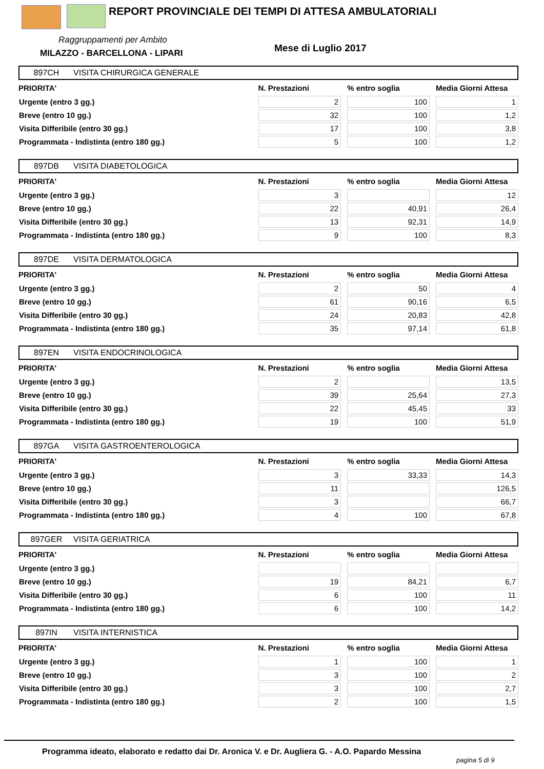REPORT PROVINCIALE DEI TEMPI DI ATTESA AMBULATORIALI
Raggruppamenti per Ambito
MILAZZO - BARCELLONA - LIPARI Mese di Luglio 2017
897CH VISITA CHIRURGICA GENERALE
| PRIORITA' | N. Prestazioni | % entro soglia | Media Giorni Attesa |
| --- | --- | --- | --- |
| Urgente (entro 3 gg.) | 2 | 100 | 1 |
| Breve (entro 10 gg.) | 32 | 100 | 1,2 |
| Visita Differibile (entro 30 gg.) | 17 | 100 | 3,8 |
| Programmata - Indistinta (entro 180 gg.) | 5 | 100 | 1,2 |
897DB VISITA DIABETOLOGICA
| PRIORITA' | N. Prestazioni | % entro soglia | Media Giorni Attesa |
| --- | --- | --- | --- |
| Urgente (entro 3 gg.) | 3 | | 12 |
| Breve (entro 10 gg.) | 22 | 40,91 | 26,4 |
| Visita Differibile (entro 30 gg.) | 13 | 92,31 | 14,9 |
| Programmata - Indistinta (entro 180 gg.) | 9 | 100 | 8,3 |
897DE VISITA DERMATOLOGICA
| PRIORITA' | N. Prestazioni | % entro soglia | Media Giorni Attesa |
| --- | --- | --- | --- |
| Urgente (entro 3 gg.) | 2 | 50 | 4 |
| Breve (entro 10 gg.) | 61 | 90,16 | 6,5 |
| Visita Differibile (entro 30 gg.) | 24 | 20,83 | 42,8 |
| Programmata - Indistinta (entro 180 gg.) | 35 | 97,14 | 61,8 |
897EN VISITA ENDOCRINOLOGICA
| PRIORITA' | N. Prestazioni | % entro soglia | Media Giorni Attesa |
| --- | --- | --- | --- |
| Urgente (entro 3 gg.) | 2 | | 13,5 |
| Breve (entro 10 gg.) | 39 | 25,64 | 27,3 |
| Visita Differibile (entro 30 gg.) | 22 | 45,45 | 33 |
| Programmata - Indistinta (entro 180 gg.) | 19 | 100 | 51,9 |
897GA VISITA GASTROENTEROLOGICA
| PRIORITA' | N. Prestazioni | % entro soglia | Media Giorni Attesa |
| --- | --- | --- | --- |
| Urgente (entro 3 gg.) | 3 | 33,33 | 14,3 |
| Breve (entro 10 gg.) | 11 | | 126,5 |
| Visita Differibile (entro 30 gg.) | 3 | | 66,7 |
| Programmata - Indistinta (entro 180 gg.) | 4 | 100 | 67,8 |
897GER VISITA GERIATRICA
| PRIORITA' | N. Prestazioni | % entro soglia | Media Giorni Attesa |
| --- | --- | --- | --- |
| Urgente (entro 3 gg.) | | | |
| Breve (entro 10 gg.) | 19 | 84,21 | 6,7 |
| Visita Differibile (entro 30 gg.) | 6 | 100 | 11 |
| Programmata - Indistinta (entro 180 gg.) | 6 | 100 | 14,2 |
897IN VISITA INTERNISTICA
| PRIORITA' | N. Prestazioni | % entro soglia | Media Giorni Attesa |
| --- | --- | --- | --- |
| Urgente (entro 3 gg.) | 1 | 100 | 1 |
| Breve (entro 10 gg.) | 3 | 100 | 2 |
| Visita Differibile (entro 30 gg.) | 3 | 100 | 2,7 |
| Programmata - Indistinta (entro 180 gg.) | 2 | 100 | 1,5 |
Programma ideato, elaborato e redatto dai Dr. Aronica V. e Dr. Augliera G. - A.O. Papardo Messina
pagina 5 di 9